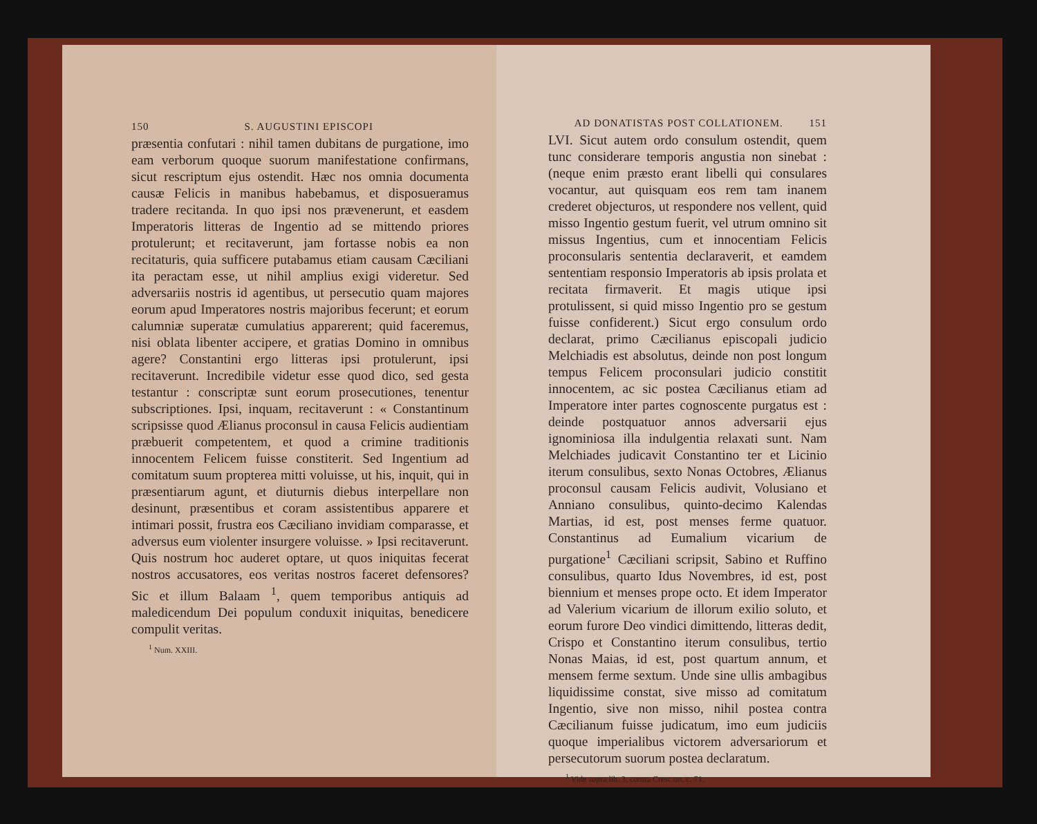150 S. AUGUSTINI EPISCOPI
præsentia confutari : nihil tamen dubitans de purgatione, imo eam verborum quoque suorum manifestatione confirmans, sicut rescriptum ejus ostendit. Hæc nos omnia documenta causæ Felicis in manibus habebamus, et disposueramus tradere recitanda. In quo ipsi nos prævenerunt, et easdem Imperatoris litteras de Ingentio ad se mittendo priores protulerunt; et recitaverunt, jam fortasse nobis ea non recitaturis, quia sufficere putabamus etiam causam Cæciliani ita peractam esse, ut nihil amplius exigi videretur. Sed adversariis nostris id agentibus, ut persecutio quam majores eorum apud Imperatores nostris majoribus fecerunt; et eorum calumniæ superatæ cumulatius apparerent; quid faceremus, nisi oblata libenter accipere, et gratias Domino in omnibus agere? Constantini ergo litteras ipsi protulerunt, ipsi recitaverunt. Incredibile videtur esse quod dico, sed gesta testantur : conscriptæ sunt eorum prosecutiones, tenentur subscriptiones. Ipsi, inquam, recitaverunt : « Constantinum scripsisse quod Ælianus proconsul in causa Felicis audientiam præbuerit competentem, et quod a crimine traditionis innocentem Felicem fuisse constiterit. Sed Ingentium ad comitatum suum propterea mitti voluisse, ut his, inquit, qui in præsentiarum agunt, et diuturnis diebus interpellare non desinunt, præsentibus et coram assistentibus apparere et intimari possit, frustra eos Cæciliano invidiam comparasse, et adversus eum violenter insurgere voluisse. » Ipsi recitaverunt. Quis nostrum hoc auderet optare, ut quos iniquitas fecerat nostros accusatores, eos veritas nostros faceret defensores? Sic et illum Balaam <sup>1</sup>, quem temporibus antiquis ad maledicendum Dei populum conduxit iniquitas, benedicere compulit veritas.
<sup>1</sup> Num. XXIII.
AD DONATISTAS POST COLLATIONEM. 151
LVI. Sicut autem ordo consulum ostendit, quem tunc considerare temporis angustia non sinebat : (neque enim præsto erant libelli qui consulares vocantur, aut quisquam eos rem tam inanem crederet objecturos, ut respondere nos vellent, quid misso Ingentio gestum fuerit, vel utrum omnino sit missus Ingentius, cum et innocentiam Felicis proconsularis sententia declaraverit, et eamdem sententiam responsio Imperatoris ab ipsis prolata et recitata firmaverit. Et magis utique ipsi protulissent, si quid misso Ingentio pro se gestum fuisse confiderent.) Sicut ergo consulum ordo declarat, primo Cæcilianus episcopali judicio Melchiadis est absolutus, deinde non post longum tempus Felicem proconsulari judicio constitit innocentem, ac sic postea Cæcilianus etiam ad Imperatore inter partes cognoscente purgatus est : deinde postquatuor annos adversarii ejus ignominiosa illa indulgentia relaxati sunt. Nam Melchiades judicavit Constantino ter et Licinio iterum consulibus, sexto Nonas Octobres, Ælianus proconsul causam Felicis audivit, Volusiano et Anniano consulibus, quinto-decimo Kalendas Martias, id est, post menses ferme quatuor. Constantinus ad Eumalium vicarium de purgatione<sup>1</sup> Cæciliani scripsit, Sabino et Ruffino consulibus, quarto Idus Novembres, id est, post biennium et menses prope octo. Et idem Imperator ad Valerium vicarium de illorum exilio soluto, et eorum furore Deo vindici dimittendo, litteras dedit, Crispo et Constantino iterum consulibus, tertio Nonas Maias, id est, post quartum annum, et mensem ferme sextum. Unde sine ullis ambagibus liquidissime constat, sive misso ad comitatum Ingentio, sive non misso, nihil postea contra Cæcilianum fuisse judicatum, imo eum judiciis quoque imperialibus victorem adversariorum et persecutorum suorum postea declaratum.
<sup>1</sup> Vide supra lib. 3, contra Cresc.on. c. 71.